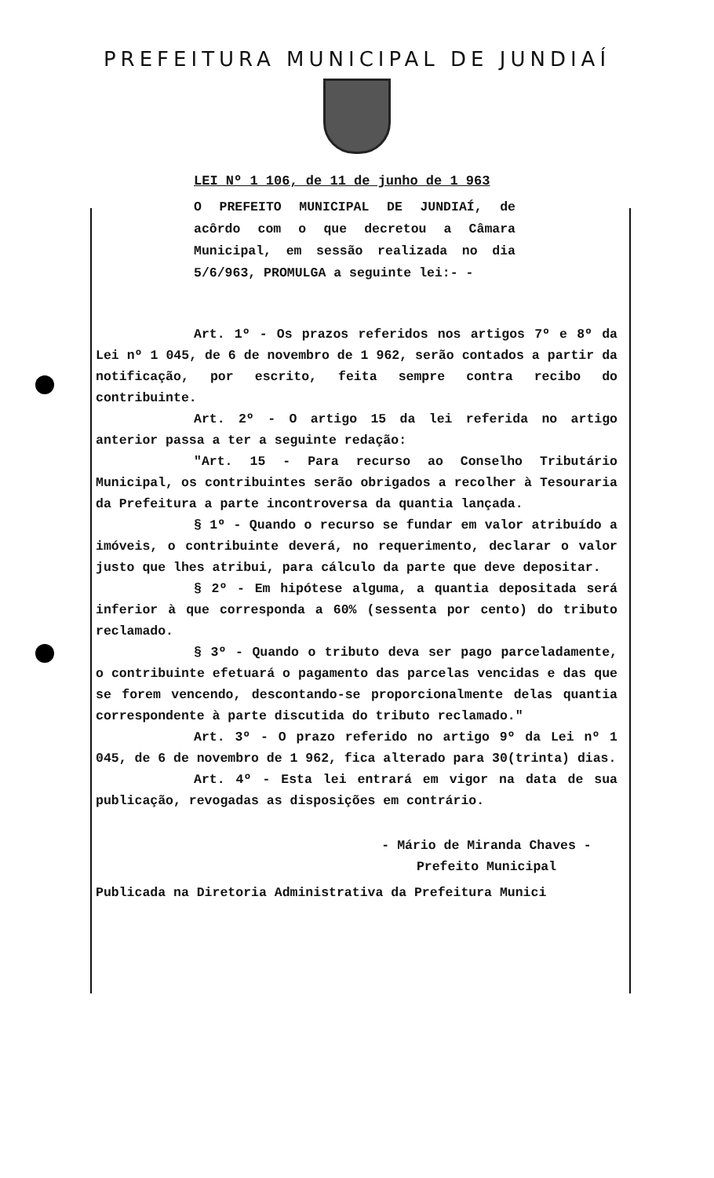PREFEITURA MUNICIPAL DE JUNDIAÍ
LEI Nº 1 106, de 11 de junho de 1 963
O PREFEITO MUNICIPAL DE JUNDIAÍ, de acôrdo com o que decretou a Câmara Municipal, em sessão realizada no dia 5/6/963, PROMULGA a seguinte lei:- -
Art. 1º - Os prazos referidos nos artigos 7º e 8º da Lei nº 1 045, de 6 de novembro de 1 962, serão contados a partir da notificação, por escrito, feita sempre contra recibo do contribuinte.
Art. 2º - O artigo 15 da lei referida no artigo anterior passa a ter a seguinte redação:
"Art. 15 - Para recurso ao Conselho Tributário Municipal, os contribuintes serão obrigados a recolher à Tesouraria da Prefeitura a parte incontroversa da quantia lançada.
§ 1º - Quando o recurso se fundar em valor atribuído a imóveis, o contribuinte deverá, no requerimento, declarar o valor justo que lhes atribui, para cálculo da parte que deve depositar.
§ 2º - Em hipótese alguma, a quantia depositada será inferior à que corresponda a 60% (sessenta por cento) do tributo reclamado.
§ 3º - Quando o tributo deva ser pago parceladamente, o contribuinte efetuará o pagamento das parcelas vencidas e das que se forem vencendo, descontando-se proporcionalmente delas quantia correspondente à parte discutida do tributo reclamado."
Art. 3º - O prazo referido no artigo 9º da Lei nº 1 045, de 6 de novembro de 1 962, fica alterado para 30(trinta) dias.
Art. 4º - Esta lei entrará em vigor na data de sua publicação, revogadas as disposições em contrário.
- Mário de Miranda Chaves -
Prefeito Municipal
Publicada na Diretoria Administrativa da Prefeitura Munici